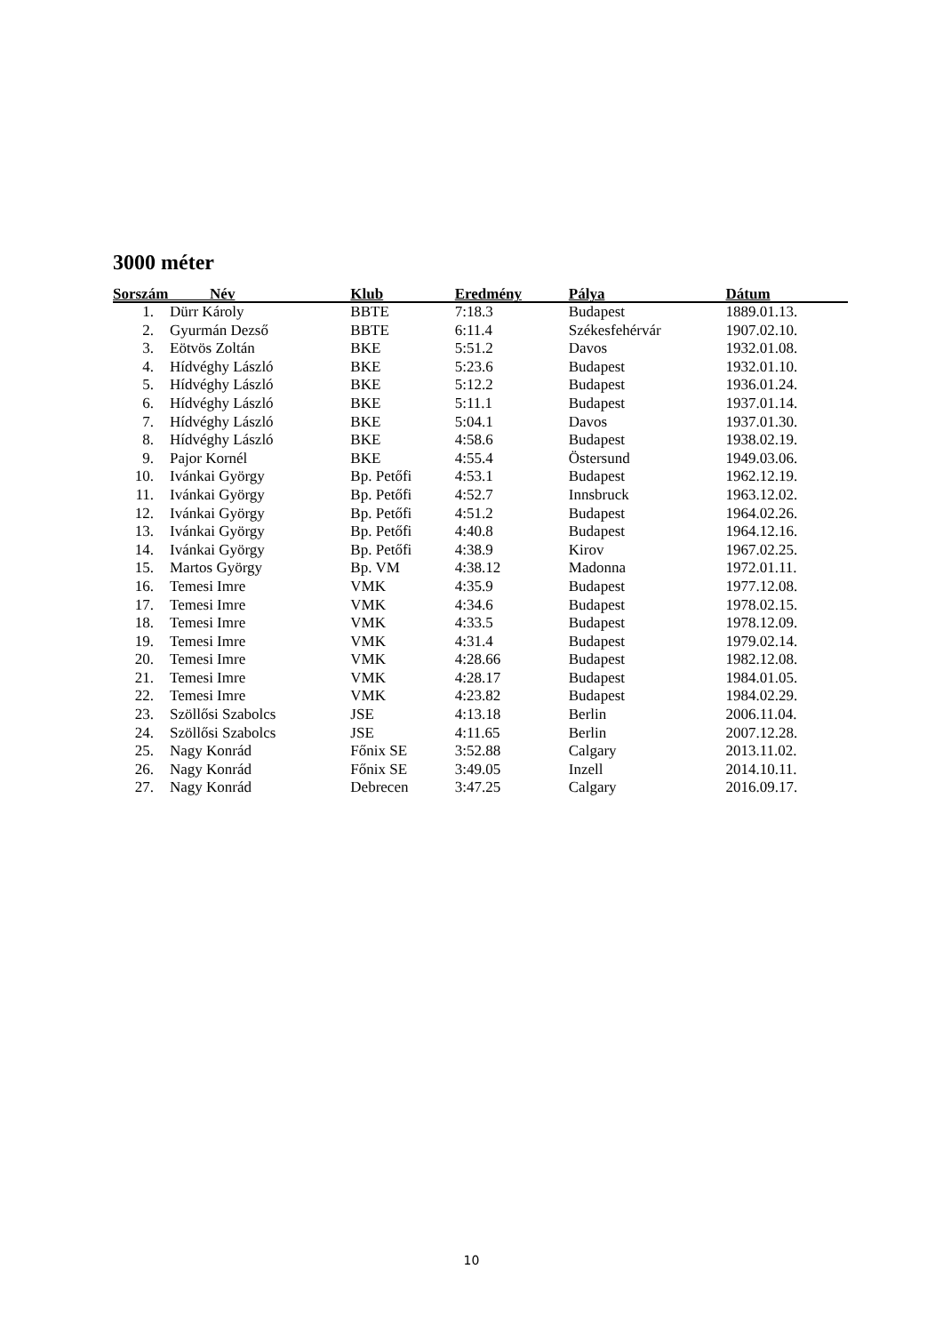3000 méter
| Sorszám Név | | Klub | Eredmény | Pálya | Dátum |
| --- | --- | --- | --- | --- | --- |
| 1. | Dürr Károly | BBTE | 7:18.3 | Budapest | 1889.01.13. |
| 2. | Gyurmán Dezső | BBTE | 6:11.4 | Székesfehérvár | 1907.02.10. |
| 3. | Eötvös Zoltán | BKE | 5:51.2 | Davos | 1932.01.08. |
| 4. | Hídvéghy László | BKE | 5:23.6 | Budapest | 1932.01.10. |
| 5. | Hídvéghy László | BKE | 5:12.2 | Budapest | 1936.01.24. |
| 6. | Hídvéghy László | BKE | 5:11.1 | Budapest | 1937.01.14. |
| 7. | Hídvéghy László | BKE | 5:04.1 | Davos | 1937.01.30. |
| 8. | Hídvéghy László | BKE | 4:58.6 | Budapest | 1938.02.19. |
| 9. | Pajor Kornél | BKE | 4:55.4 | Östersund | 1949.03.06. |
| 10. | Ivánkai György | Bp. Petőfi | 4:53.1 | Budapest | 1962.12.19. |
| 11. | Ivánkai György | Bp. Petőfi | 4:52.7 | Innsbruck | 1963.12.02. |
| 12. | Ivánkai György | Bp. Petőfi | 4:51.2 | Budapest | 1964.02.26. |
| 13. | Ivánkai György | Bp. Petőfi | 4:40.8 | Budapest | 1964.12.16. |
| 14. | Ivánkai György | Bp. Petőfi | 4:38.9 | Kirov | 1967.02.25. |
| 15. | Martos György | Bp. VM | 4:38.12 | Madonna | 1972.01.11. |
| 16. | Temesi Imre | VMK | 4:35.9 | Budapest | 1977.12.08. |
| 17. | Temesi Imre | VMK | 4:34.6 | Budapest | 1978.02.15. |
| 18. | Temesi Imre | VMK | 4:33.5 | Budapest | 1978.12.09. |
| 19. | Temesi Imre | VMK | 4:31.4 | Budapest | 1979.02.14. |
| 20. | Temesi Imre | VMK | 4:28.66 | Budapest | 1982.12.08. |
| 21. | Temesi Imre | VMK | 4:28.17 | Budapest | 1984.01.05. |
| 22. | Temesi Imre | VMK | 4:23.82 | Budapest | 1984.02.29. |
| 23. | Szöllősi Szabolcs | JSE | 4:13.18 | Berlin | 2006.11.04. |
| 24. | Szöllősi Szabolcs | JSE | 4:11.65 | Berlin | 2007.12.28. |
| 25. | Nagy Konrád | Főnix SE | 3:52.88 | Calgary | 2013.11.02. |
| 26. | Nagy Konrád | Főnix SE | 3:49.05 | Inzell | 2014.10.11. |
| 27. | Nagy Konrád | Debrecen | 3:47.25 | Calgary | 2016.09.17. |
10